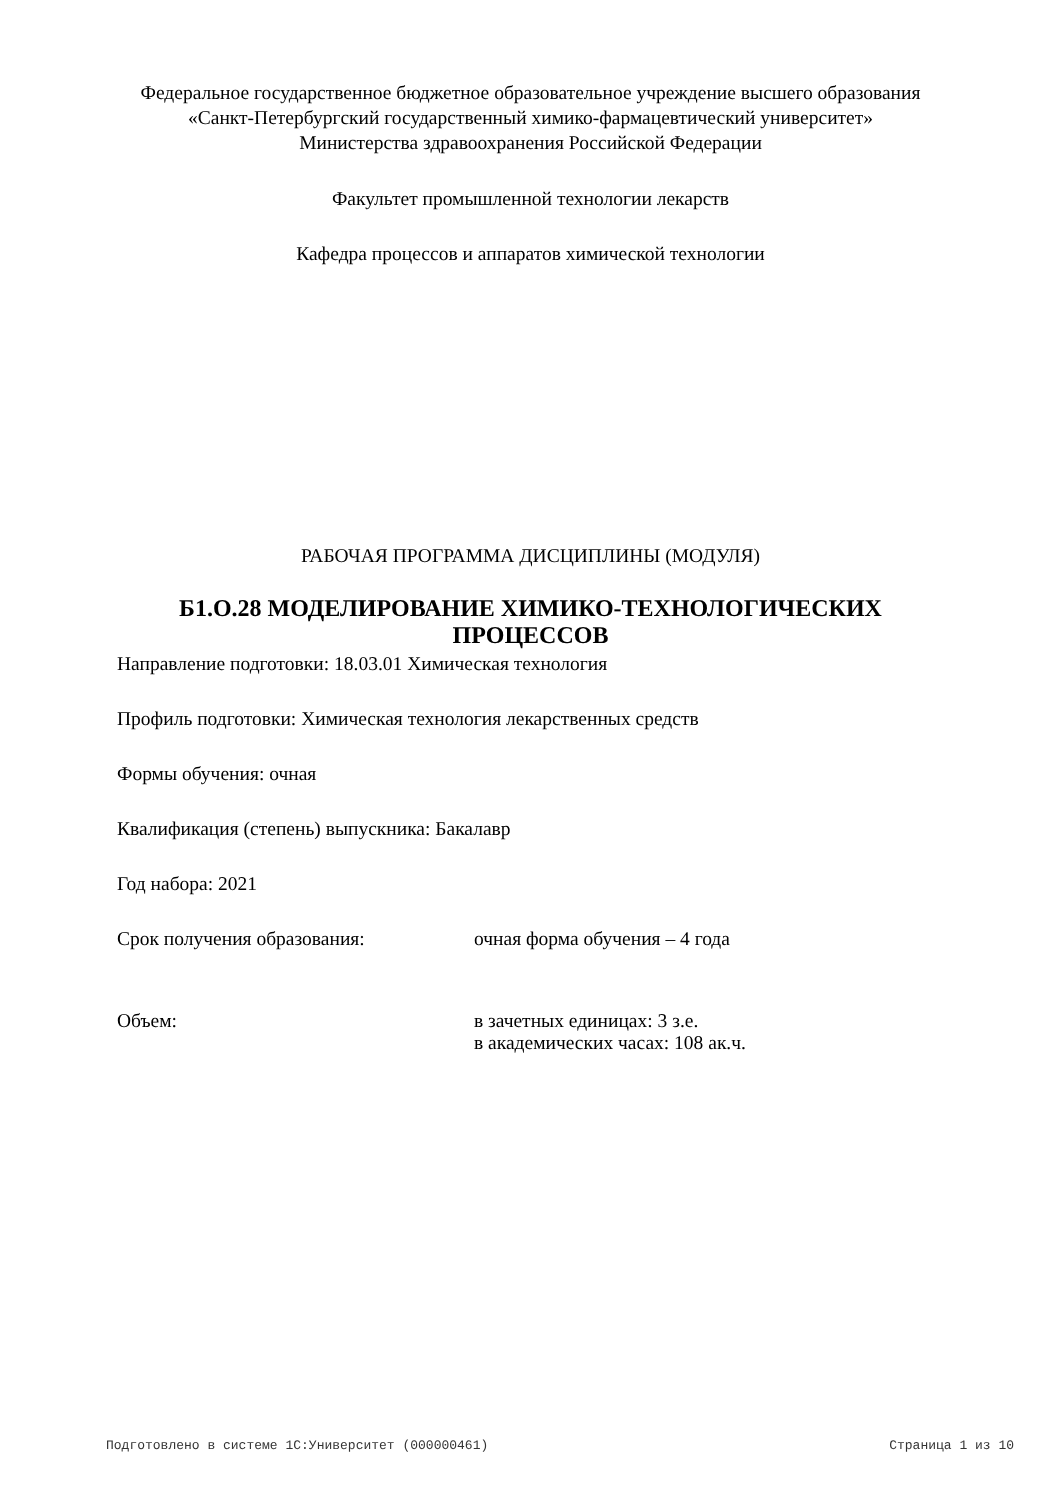Федеральное государственное бюджетное образовательное учреждение высшего образования
«Санкт-Петербургский государственный химико-фармацевтический университет»
Министерства здравоохранения Российской Федерации
Факультет промышленной технологии лекарств
Кафедра процессов и аппаратов химической технологии
РАБОЧАЯ ПРОГРАММА ДИСЦИПЛИНЫ (МОДУЛЯ)
Б1.О.28 МОДЕЛИРОВАНИЕ ХИМИКО-ТЕХНОЛОГИЧЕСКИХ
ПРОЦЕССОВ
Направление подготовки: 18.03.01 Химическая технология
Профиль подготовки: Химическая технология лекарственных средств
Формы обучения: очная
Квалификация (степень) выпускника: Бакалавр
Год набора: 2021
Срок получения образования: очная форма обучения – 4 года
Объем: в зачетных единицах: 3 з.е.
в академических часах: 108 ак.ч.
Подготовлено в системе 1С:Университет (000000461) Страница 1 из 10